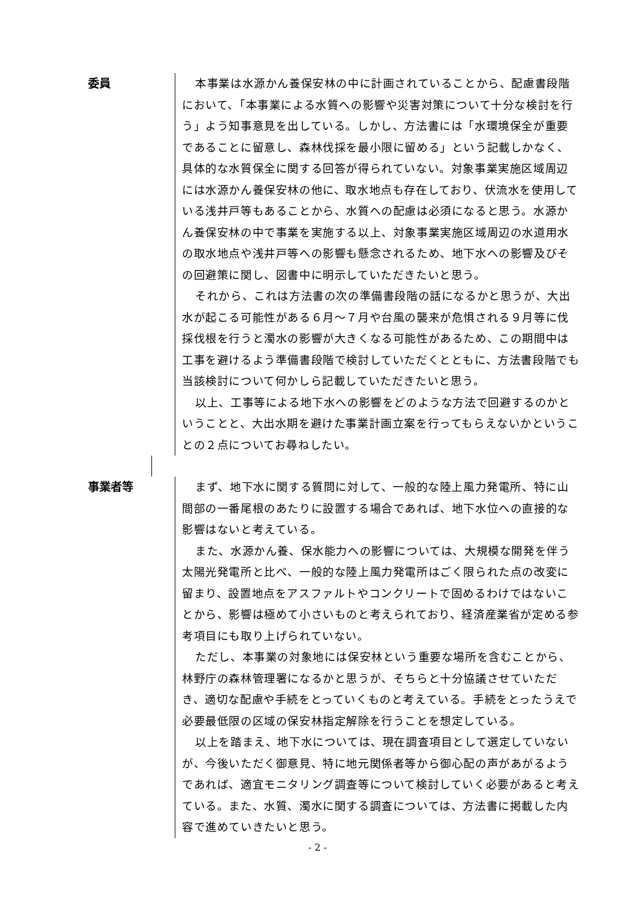委員
本事業は水源かん養保安林の中に計画されていることから、配慮書段階において、「本事業による水質への影響や災害対策について十分な検討を行う」よう知事意見を出している。しかし、方法書には「水環境保全が重要であることに留意し、森林伐採を最小限に留める」という記載しかなく、具体的な水質保全に関する回答が得られていない。対象事業実施区域周辺には水源かん養保安林の他に、取水地点も存在しており、伏流水を使用している浅井戸等もあることから、水質への配慮は必須になると思う。水源かん養保安林の中で事業を実施する以上、対象事業実施区域周辺の水道用水の取水地点や浅井戸等への影響も懸念されるため、地下水への影響及びその回避策に関し、図書中に明示していただきたいと思う。
それから、これは方法書の次の準備書段階の話になるかと思うが、大出水が起こる可能性がある６月～７月や台風の襲来が危惧される９月等に伐採伐根を行うと濁水の影響が大きくなる可能性があるため、この期間中は工事を避けるよう準備書段階で検討していただくとともに、方法書段階でも当該検討について何かしら記載していただきたいと思う。
以上、工事等による地下水への影響をどのような方法で回避するのかということと、大出水期を避けた事業計画立案を行ってもらえないかということの２点についてお尋ねしたい。
事業者等
まず、地下水に関する質問に対して、一般的な陸上風力発電所、特に山間部の一番尾根のあたりに設置する場合であれば、地下水位への直接的な影響はないと考えている。
また、水源かん養、保水能力への影響については、大規模な開発を伴う太陽光発電所と比べ、一般的な陸上風力発電所はごく限られた点の改変に留まり、設置地点をアスファルトやコンクリートで固めるわけではないことから、影響は極めて小さいものと考えられており、経済産業省が定める参考項目にも取り上げられていない。
ただし、本事業の対象地には保安林という重要な場所を含むことから、林野庁の森林管理署になるかと思うが、そちらと十分協議させていただき、適切な配慮や手続をとっていくものと考えている。手続をとったうえで必要最低限の区域の保安林指定解除を行うことを想定している。
以上を踏まえ、地下水については、現在調査項目として選定していないが、今後いただく御意見、特に地元関係者等から御心配の声があがるようであれば、適宜モニタリング調査等について検討していく必要があると考えている。また、水質、濁水に関する調査については、方法書に掲載した内容で進めていきたいと思う。
- 2 -